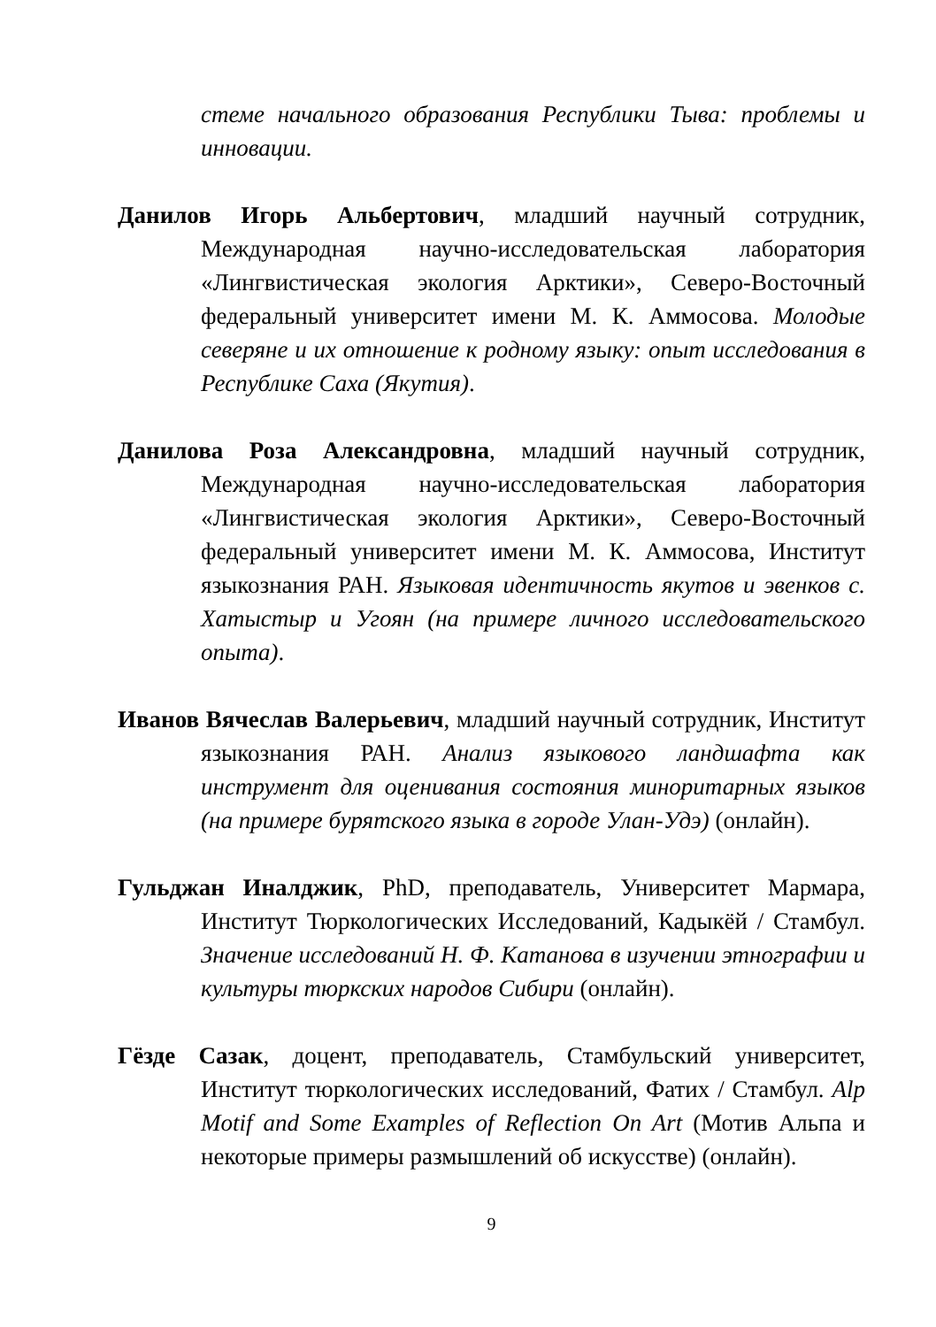стеме начального образования Республики Тыва: проблемы и инновации.
Данилов Игорь Альбертович, младший научный сотрудник, Международная научно-исследовательская лаборатория «Лингвистическая экология Арктики», Северо-Восточный федеральный университет имени М. К. Аммосова. Молодые северяне и их отношение к родному языку: опыт исследования в Республике Саха (Якутия).
Данилова Роза Александровна, младший научный сотрудник, Международная научно-исследовательская лаборатория «Лингвистическая экология Арктики», Северо-Восточный федеральный университет имени М. К. Аммосова, Институт языкознания РАН. Языковая идентичность якутов и эвенков с. Хатыстыр и Угоян (на примере личного исследовательского опыта).
Иванов Вячеслав Валерьевич, младший научный сотрудник, Институт языкознания РАН. Анализ языкового ландшафта как инструмент для оценивания состояния миноритарных языков (на примере бурятского языка в городе Улан-Удэ) (онлайн).
Гульджан Иналджик, PhD, преподаватель, Университет Мармара, Институт Тюркологических Исследований, Кадыкёй / Стамбул. Значение исследований Н. Ф. Катанова в изучении этнографии и культуры тюркских народов Сибири (онлайн).
Гёзде Сазак, доцент, преподаватель, Стамбульский университет, Институт тюркологических исследований, Фатих / Стамбул. Alp Motif and Some Examples of Reflection On Art (Мотив Альпа и некоторые примеры размышлений об искусстве) (онлайн).
9